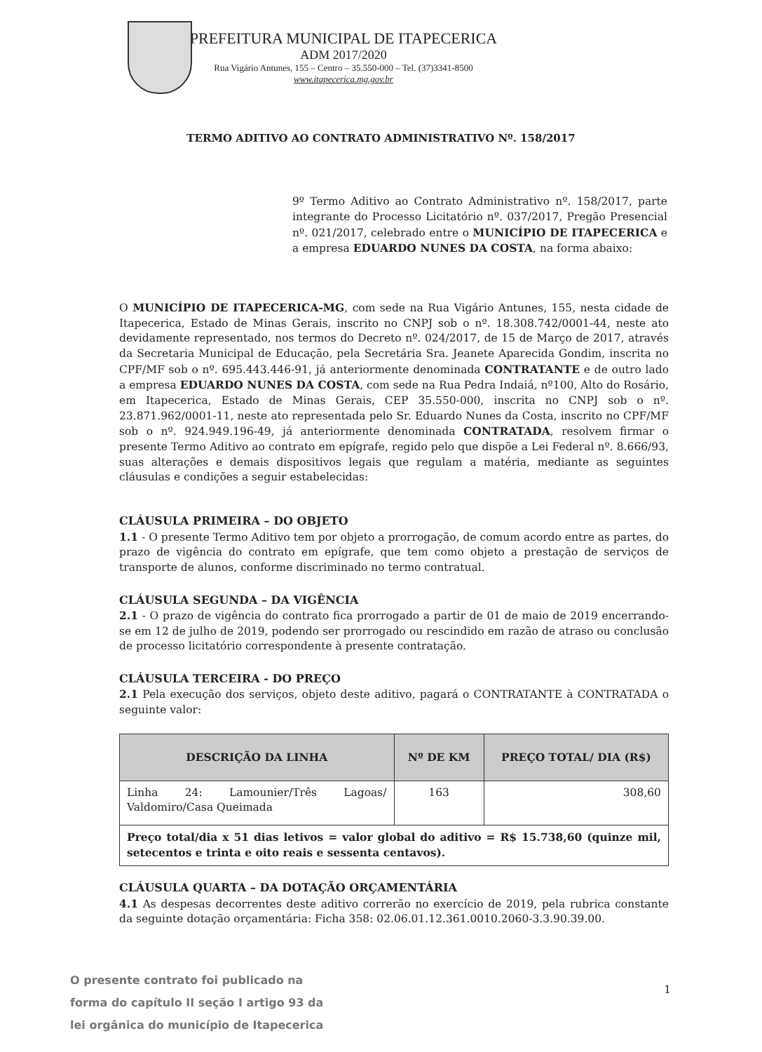PREFEITURA MUNICIPAL DE ITAPECERICA
ADM 2017/2020
Rua Vigário Antunes, 155 – Centro – 35.550-000 – Tel. (37)3341-8500
www.itapecerica.mg.gov.br
TERMO ADITIVO AO CONTRATO ADMINISTRATIVO Nº. 158/2017
9º Termo Aditivo ao Contrato Administrativo nº. 158/2017, parte integrante do Processo Licitatório nº. 037/2017, Pregão Presencial nº. 021/2017, celebrado entre o MUNICÍPIO DE ITAPECERICA e a empresa EDUARDO NUNES DA COSTA, na forma abaixo:
O MUNICÍPIO DE ITAPECERICA-MG, com sede na Rua Vigário Antunes, 155, nesta cidade de Itapecerica, Estado de Minas Gerais, inscrito no CNPJ sob o nº. 18.308.742/0001-44, neste ato devidamente representado, nos termos do Decreto nº. 024/2017, de 15 de Março de 2017, através da Secretaria Municipal de Educação, pela Secretária Sra. Jeanete Aparecida Gondim, inscrita no CPF/MF sob o nº. 695.443.446-91, já anteriormente denominada CONTRATANTE e de outro lado a empresa EDUARDO NUNES DA COSTA, com sede na Rua Pedra Indaiá, nº100, Alto do Rosário, em Itapecerica, Estado de Minas Gerais, CEP 35.550-000, inscrita no CNPJ sob o nº. 23.871.962/0001-11, neste ato representada pelo Sr. Eduardo Nunes da Costa, inscrito no CPF/MF sob o nº. 924.949.196-49, já anteriormente denominada CONTRATADA, resolvem firmar o presente Termo Aditivo ao contrato em epígrafe, regido pelo que dispõe a Lei Federal nº. 8.666/93, suas alterações e demais dispositivos legais que regulam a matéria, mediante as seguintes cláusulas e condições a seguir estabelecidas:
CLÁUSULA PRIMEIRA – DO OBJETO
1.1 - O presente Termo Aditivo tem por objeto a prorrogação, de comum acordo entre as partes, do prazo de vigência do contrato em epígrafe, que tem como objeto a prestação de serviços de transporte de alunos, conforme discriminado no termo contratual.
CLÁUSULA SEGUNDA – DA VIGÊNCIA
2.1 - O prazo de vigência do contrato fica prorrogado a partir de 01 de maio de 2019 encerrando-se em 12 de julho de 2019, podendo ser prorrogado ou rescindido em razão de atraso ou conclusão de processo licitatório correspondente à presente contratação.
CLÁUSULA TERCEIRA - DO PREÇO
2.1 Pela execução dos serviços, objeto deste aditivo, pagará o CONTRATANTE à CONTRATADA o seguinte valor:
| DESCRIÇÃO DA LINHA | Nº DE KM | PREÇO TOTAL/ DIA (R$) |
| --- | --- | --- |
| Linha 24: Lamounier/Três Lagoas/ Valdomiro/Casa Queimada | 163 | 308,60 |
| Preço total/dia x 51 dias letivos = valor global do aditivo = R$ 15.738,60 (quinze mil, setecentos e trinta e oito reais e sessenta centavos). | | |
CLÁUSULA QUARTA – DA DOTAÇÃO ORÇAMENTÁRIA
4.1 As despesas decorrentes deste aditivo correrão no exercício de 2019, pela rubrica constante da seguinte dotação orçamentária: Ficha 358: 02.06.01.12.361.0010.2060-3.3.90.39.00.
O presente contrato foi publicado na
forma do capítulo II seção I artigo 93 da
lei orgânica do município de Itapecerica
1